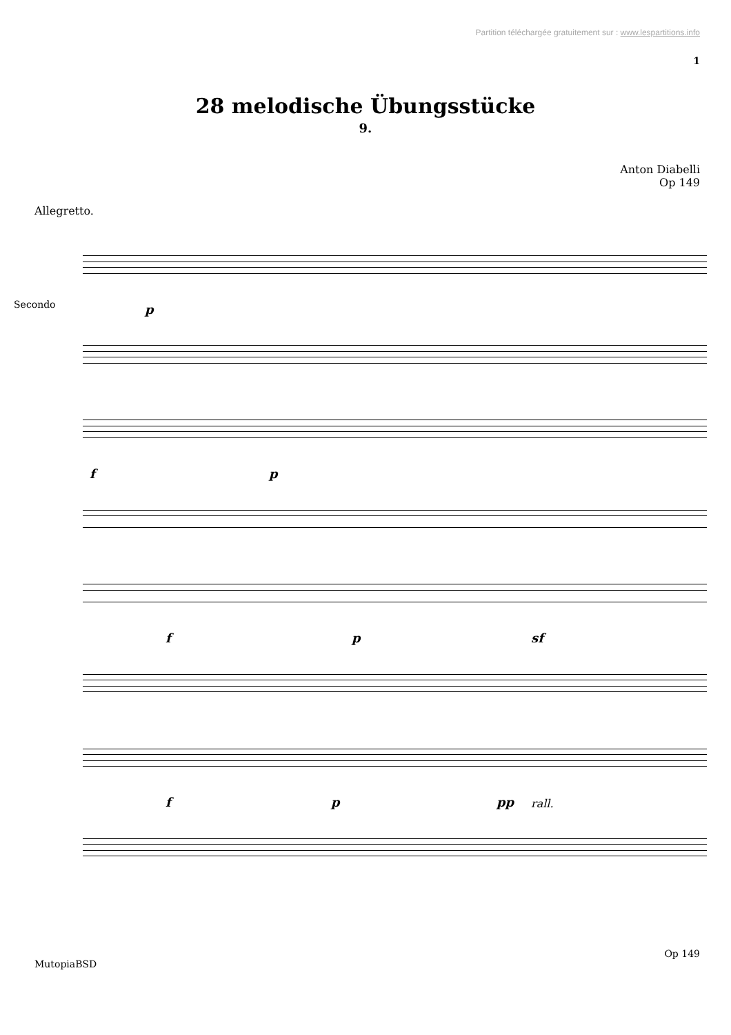Partition téléchargée gratuitement sur : www.lespartitions.info
1
28 melodische Übungsstücke
9.
Anton Diabelli
Op 149
Allegretto.
Secondo p
f p
f p sf
f p pp rall.
Op 149
MutopiaBSD